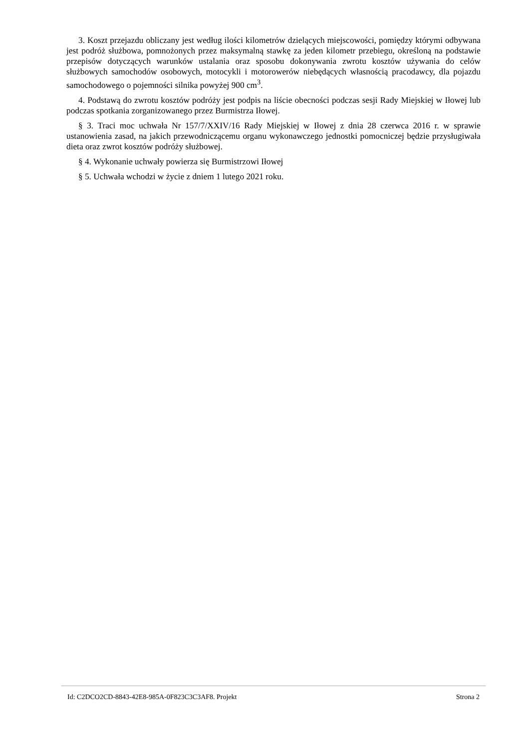3. Koszt przejazdu obliczany jest według ilości kilometrów dzielących miejscowości, pomiędzy którymi odbywana jest podróż służbowa, pomnożonych przez maksymalną stawkę za jeden kilometr przebiegu, określoną na podstawie przepisów dotyczących warunków ustalania oraz sposobu dokonywania zwrotu kosztów używania do celów służbowych samochodów osobowych, motocykli i motorowerów niebędących własnością pracodawcy, dla pojazdu samochodowego o pojemności silnika powyżej 900 cm<sup>3</sup>.
4. Podstawą do zwrotu kosztów podróży jest podpis na liście obecności podczas sesji Rady Miejskiej w Iłowej lub podczas spotkania zorganizowanego przez Burmistrza Iłowej.
§ 3. Traci moc uchwała Nr 157/7/XXIV/16 Rady Miejskiej w Iłowej z dnia 28 czerwca 2016 r. w sprawie ustanowienia zasad, na jakich przewodniczącemu organu wykonawczego jednostki pomocniczej będzie przysługiwała dieta oraz zwrot kosztów podróży służbowej.
§ 4. Wykonanie uchwały powierza się Burmistrzowi Iłowej
§ 5. Uchwała wchodzi w życie z dniem 1 lutego 2021 roku.
Id: C2DCO2CD-8843-42E8-985A-0F823C3C3AF8. Projekt Strona 2